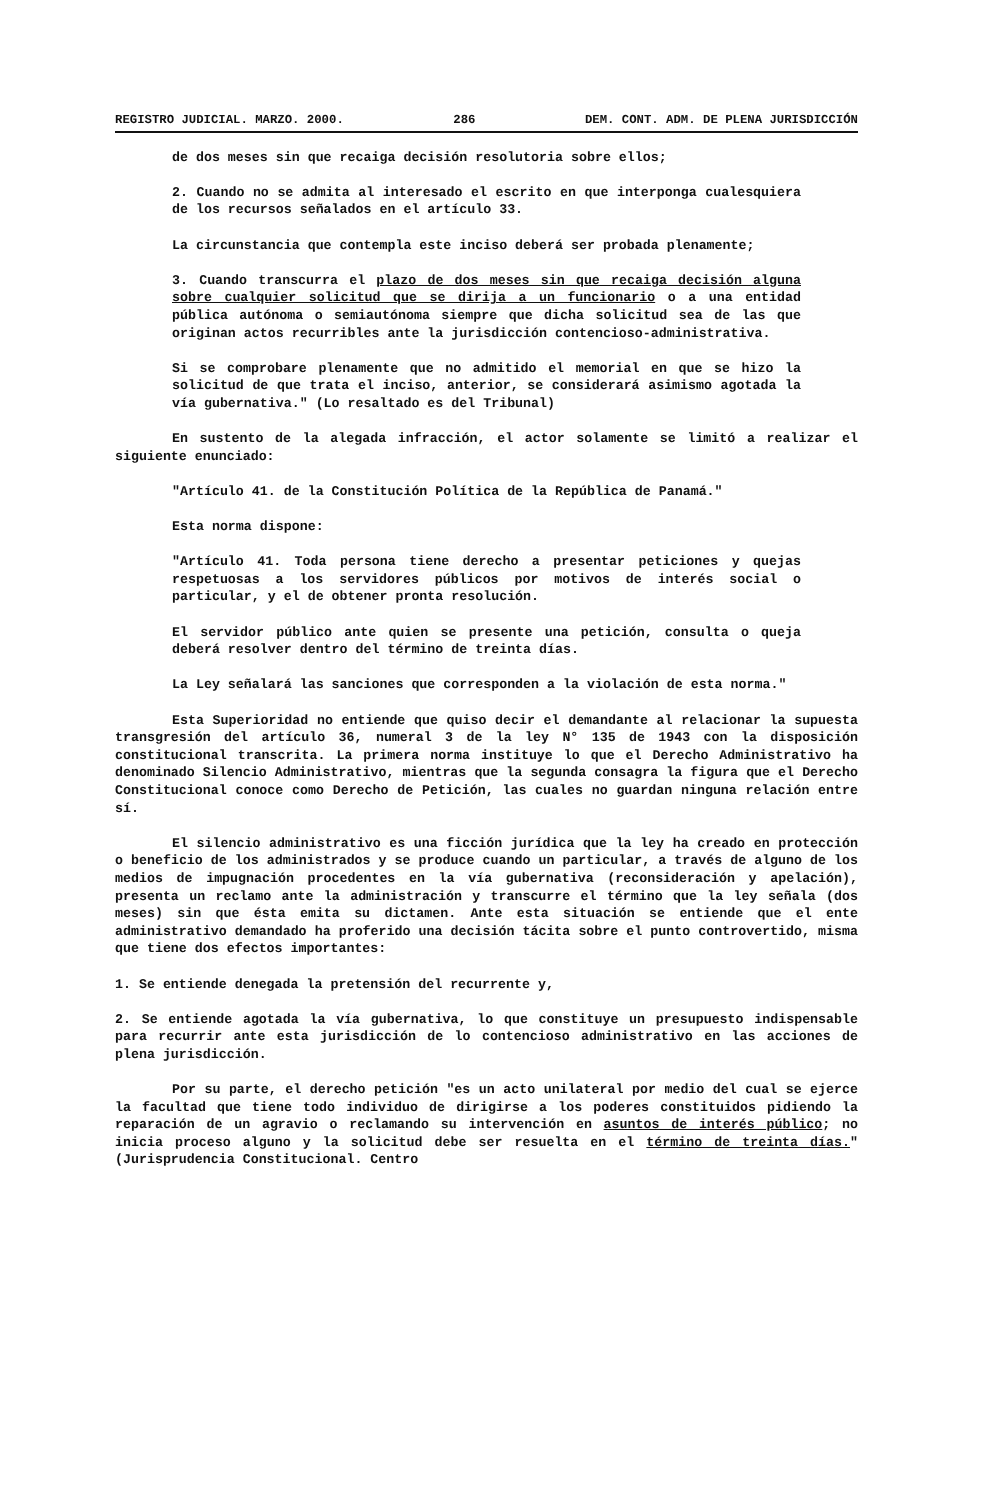REGISTRO JUDICIAL. MARZO. 2000. 286 DEM. CONT. ADM. DE PLENA JURISDICCIÓN
de dos meses sin que recaiga decisión resolutoria sobre ellos;
2. Cuando no se admita al interesado el escrito en que interponga cualesquiera de los recursos señalados en el artículo 33.
La circunstancia que contempla este inciso deberá ser probada plenamente;
3. Cuando transcurra el plazo de dos meses sin que recaiga decisión alguna sobre cualquier solicitud que se dirija a un funcionario o a una entidad pública autónoma o semiautónoma siempre que dicha solicitud sea de las que originan actos recurribles ante la jurisdicción contencioso-administrativa.
Si se comprobare plenamente que no admitido el memorial en que se hizo la solicitud de que trata el inciso, anterior, se considerará asimismo agotada la vía gubernativa." (Lo resaltado es del Tribunal)
En sustento de la alegada infracción, el actor solamente se limitó a realizar el siguiente enunciado:
"Artículo 41. de la Constitución Política de la República de Panamá."
Esta norma dispone:
"Artículo 41. Toda persona tiene derecho a presentar peticiones y quejas respetuosas a los servidores públicos por motivos de interés social o particular, y el de obtener pronta resolución.
El servidor público ante quien se presente una petición, consulta o queja deberá resolver dentro del término de treinta días.
La Ley señalará las sanciones que corresponden a la violación de esta norma."
Esta Superioridad no entiende que quiso decir el demandante al relacionar la supuesta transgresión del artículo 36, numeral 3 de la ley N° 135 de 1943 con la disposición constitucional transcrita. La primera norma instituye lo que el Derecho Administrativo ha denominado Silencio Administrativo, mientras que la segunda consagra la figura que el Derecho Constitucional conoce como Derecho de Petición, las cuales no guardan ninguna relación entre sí.
El silencio administrativo es una ficción jurídica que la ley ha creado en protección o beneficio de los administrados y se produce cuando un particular, a través de alguno de los medios de impugnación procedentes en la vía gubernativa (reconsideración y apelación), presenta un reclamo ante la administración y transcurre el término que la ley señala (dos meses) sin que ésta emita su dictamen. Ante esta situación se entiende que el ente administrativo demandado ha proferido una decisión tácita sobre el punto controvertido, misma que tiene dos efectos importantes:
1. Se entiende denegada la pretensión del recurrente y,
2. Se entiende agotada la vía gubernativa, lo que constituye un presupuesto indispensable para recurrir ante esta jurisdicción de lo contencioso administrativo en las acciones de plena jurisdicción.
Por su parte, el derecho petición "es un acto unilateral por medio del cual se ejerce la facultad que tiene todo individuo de dirigirse a los poderes constituidos pidiendo la reparación de un agravio o reclamando su intervención en asuntos de interés público; no inicia proceso alguno y la solicitud debe ser resuelta en el término de treinta días." (Jurisprudencia Constitucional. Centro